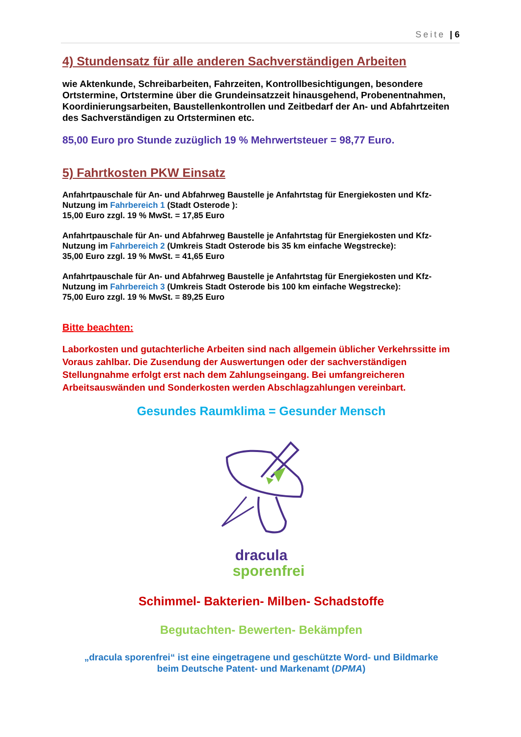Seite | 6
4) Stundensatz für alle anderen Sachverständigen Arbeiten
wie Aktenkunde, Schreibarbeiten, Fahrzeiten, Kontrollbesichtigungen, besondere Ortstermine, Ortstermine über die Grundeinsatzzeit hinausgehend, Probenentnahmen, Koordinierungsarbeiten, Baustellenkontrollen und Zeitbedarf der An- und Abfahrtzeiten des Sachverständigen zu Ortsterminen etc.
85,00 Euro pro Stunde zuzüglich 19 % Mehrwertsteuer = 98,77 Euro.
5) Fahrtkosten PKW Einsatz
Anfahrtpauschale für An- und Abfahrweg Baustelle je Anfahrtstag für Energiekosten und Kfz-Nutzung im Fahrbereich 1 (Stadt Osterode ):
15,00 Euro zzgl. 19 % MwSt. = 17,85 Euro
Anfahrtpauschale für An- und Abfahrweg Baustelle je Anfahrtstag für Energiekosten und Kfz-Nutzung im Fahrbereich 2 (Umkreis Stadt Osterode bis 35 km einfache Wegstrecke):
35,00 Euro zzgl. 19 % MwSt. = 41,65 Euro
Anfahrtpauschale für An- und Abfahrweg Baustelle je Anfahrtstag für Energiekosten und Kfz-Nutzung im Fahrbereich 3 (Umkreis Stadt Osterode bis 100 km einfache Wegstrecke):
75,00 Euro zzgl. 19 % MwSt. = 89,25 Euro
Bitte beachten:
Laborkosten und gutachterliche Arbeiten sind nach allgemein üblicher Verkehrssitte im Voraus zahlbar. Die Zusendung der Auswertungen oder der sachverständigen Stellungnahme erfolgt erst nach dem Zahlungseingang. Bei umfangreicheren Arbeitsauswänden und Sonderkosten werden Abschlagzahlungen vereinbart.
Gesundes Raumklima = Gesunder Mensch
dracula
sporenfrei
Schimmel- Bakterien- Milben- Schadstoffe
Begutachten- Bewerten- Bekämpfen
„dracula sporenfrei“ ist eine eingetragene und geschützte Word- und Bildmarke
beim Deutsche Patent- und Markenamt (DPMA)